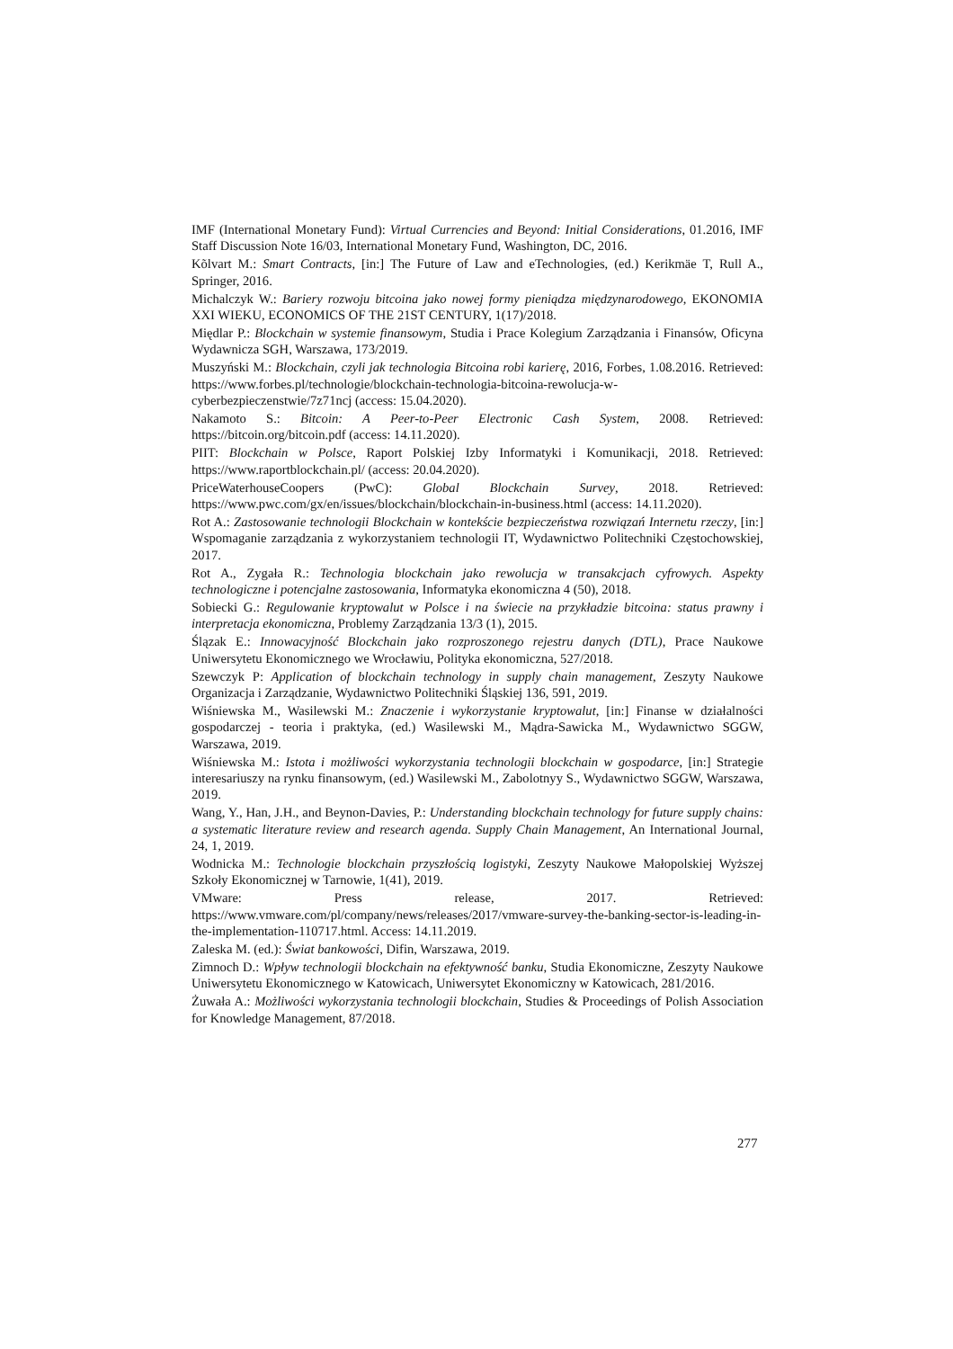IMF (International Monetary Fund): Virtual Currencies and Beyond: Initial Considerations, 01.2016, IMF Staff Discussion Note 16/03, International Monetary Fund, Washington, DC, 2016.
Kõlvart M.: Smart Contracts, [in:] The Future of Law and eTechnologies, (ed.) Kerikmäe T, Rull A., Springer, 2016.
Michalczyk W.: Bariery rozwoju bitcoina jako nowej formy pieniądza międzynarodowego, EKONOMIA XXI WIEKU, ECONOMICS OF THE 21ST CENTURY, 1(17)/2018.
Międlar P.: Blockchain w systemie finansowym, Studia i Prace Kolegium Zarządzania i Finansów, Oficyna Wydawnicza SGH, Warszawa, 173/2019.
Muszyński M.: Blockchain, czyli jak technologia Bitcoina robi karierę, 2016, Forbes, 1.08.2016. Retrieved: https://www.forbes.pl/technologie/blockchain-technologia-bitcoina-rewolucja-w-cyberbezpieczenstwie/7z71ncj (access: 15.04.2020).
Nakamoto S.: Bitcoin: A Peer-to-Peer Electronic Cash System, 2008. Retrieved: https://bitcoin.org/bitcoin.pdf (access: 14.11.2020).
PIIT: Blockchain w Polsce, Raport Polskiej Izby Informatyki i Komunikacji, 2018. Retrieved: https://www.raportblockchain.pl/ (access: 20.04.2020).
PriceWaterhouseCoopers (PwC): Global Blockchain Survey, 2018. Retrieved: https://www.pwc.com/gx/en/issues/blockchain/blockchain-in-business.html (access: 14.11.2020).
Rot A.: Zastosowanie technologii Blockchain w kontekście bezpieczeństwa rozwiązań Internetu rzeczy, [in:] Wspomaganie zarządzania z wykorzystaniem technologii IT, Wydawnictwo Politechniki Częstochowskiej, 2017.
Rot A., Zygała R.: Technologia blockchain jako rewolucja w transakcjach cyfrowych. Aspekty technologiczne i potencjalne zastosowania, Informatyka ekonomiczna 4 (50), 2018.
Sobiecki G.: Regulowanie kryptowalut w Polsce i na świecie na przykładzie bitcoina: status prawny i interpretacja ekonomiczna, Problemy Zarządzania 13/3 (1), 2015.
Ślązak E.: Innowacyjność Blockchain jako rozproszonego rejestru danych (DTL), Prace Naukowe Uniwersytetu Ekonomicznego we Wrocławiu, Polityka ekonomiczna, 527/2018.
Szewczyk P: Application of blockchain technology in supply chain management, Zeszyty Naukowe Organizacja i Zarządzanie, Wydawnictwo Politechniki Śląskiej 136, 591, 2019.
Wiśniewska M., Wasilewski M.: Znaczenie i wykorzystanie kryptowalut, [in:] Finanse w działalności gospodarczej - teoria i praktyka, (ed.) Wasilewski M., Mądra-Sawicka M., Wydawnictwo SGGW, Warszawa, 2019.
Wiśniewska M.: Istota i możliwości wykorzystania technologii blockchain w gospodarce, [in:] Strategie interesariuszy na rynku finansowym, (ed.) Wasilewski M., Zabolotnyy S., Wydawnictwo SGGW, Warszawa, 2019.
Wang, Y., Han, J.H., and Beynon-Davies, P.: Understanding blockchain technology for future supply chains: a systematic literature review and research agenda. Supply Chain Management, An International Journal, 24, 1, 2019.
Wodnicka M.: Technologie blockchain przyszłością logistyki, Zeszyty Naukowe Małopolskiej Wyższej Szkoły Ekonomicznej w Tarnowie, 1(41), 2019.
VMware: Press release, 2017. Retrieved: https://www.vmware.com/pl/company/news/releases/2017/vmware-survey-the-banking-sector-is-leading-in-the-implementation-110717.html. Access: 14.11.2019.
Zaleska M. (ed.): Świat bankowości, Difin, Warszawa, 2019.
Zimnoch D.: Wpływ technologii blockchain na efektywność banku, Studia Ekonomiczne, Zeszyty Naukowe Uniwersytetu Ekonomicznego w Katowicach, Uniwersytet Ekonomiczny w Katowicach, 281/2016.
Żuwała A.: Możliwości wykorzystania technologii blockchain, Studies & Proceedings of Polish Association for Knowledge Management, 87/2018.
277